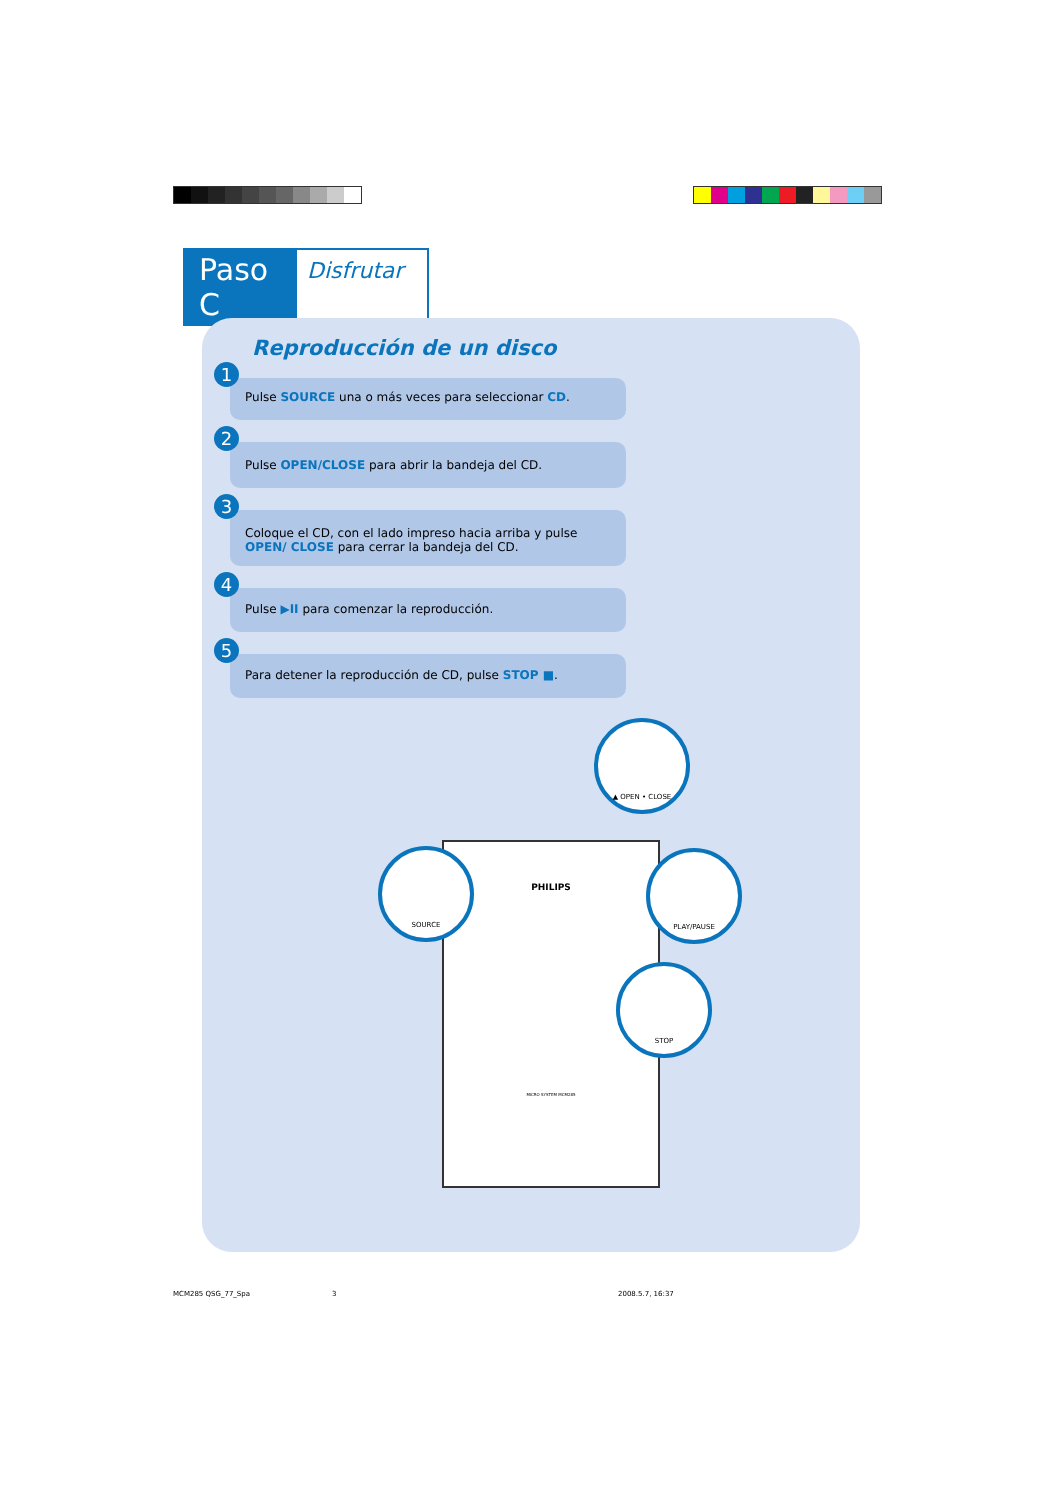Paso C
Disfrutar
Reproducción de un disco
1
Pulse SOURCE una o más veces para seleccionar CD.
2
Pulse OPEN/CLOSE para abrir la bandeja del CD.
3
Coloque el CD, con el lado impreso hacia arriba y pulse OPEN/ CLOSE para cerrar la bandeja del CD.
4
Pulse ▶II para comenzar la reproducción.
5
Para detener la reproducción de CD, pulse STOP ■.
PHILIPS
MICRO SYSTEM MCM285
▲ OPEN • CLOSE
SOURCE PLAY/PAUSE
STOP
MCM285 QSG_77_Spa 3 2008.5.7, 16:37